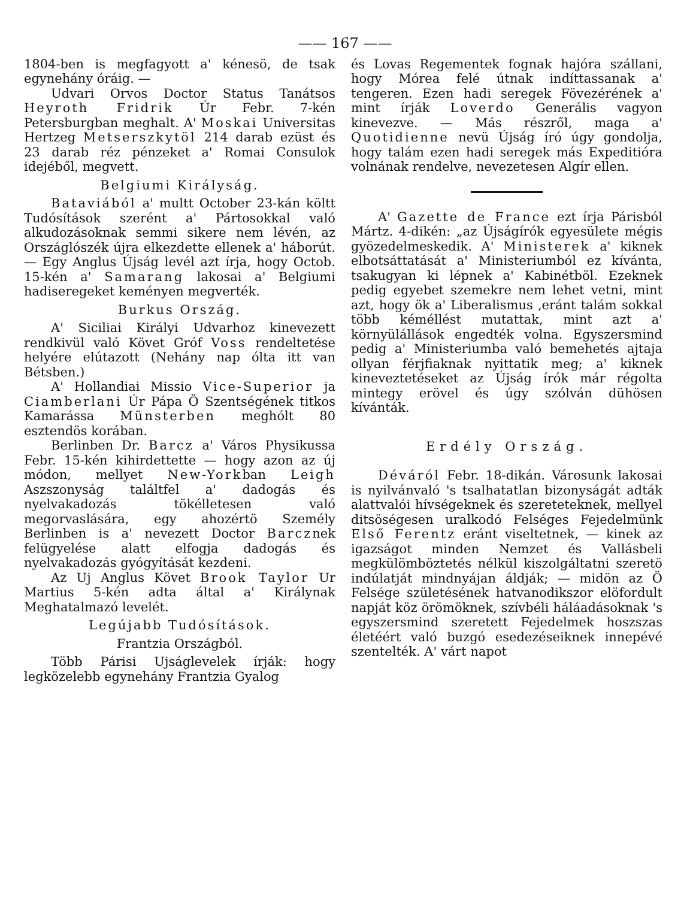—— 167 ——
1804-ben is megfagyott a' kénesö, de tsak egynehány óráig. —
Udvari Orvos Doctor Status Tanátsos Heyroth Fridrik Úr Febr. 7-kén Petersburgban meghalt. A' Moskai Universitas Hertzeg Metserszkytöl 214 darab ezüst és 23 darab réz pénzeket a' Romai Consulok idejéből, megvett.
Belgiumi Királyság.
Bataviából a' multt October 23-kán költt Tudósítások szerént a' Pártosokkal való alkudozásoknak semmi sikere nem lévén, az Országlószék újra elkezdette ellenek a' háborút. — Egy Anglus Újság levél azt írja, hogy Octob. 15-kén a' Samarang lakosai a' Belgiumi hadiseregeket keményen megverték.
Burkus Ország.
A' Siciliai Királyi Udvarhoz kinevezett rendkivül való Követ Gróf Voss rendeltetése helyére elútazott (Nehány nap ólta itt van Bétsben.)
A' Hollandiai Missio Vice-Superior ja Ciamberlani Úr Pápa Ö Szentségének titkos Kamarássa Münsterben meghólt 80 esztendös korában.
Berlinben Dr. Barcz a' Város Physikussa Febr. 15-kén kihirdettette — hogy azon az új módon, mellyet New-Yorkban Leigh Aszszonyság találtfel a' dadogás és nyelvakadozás tökélletesen való megorvaslására, egy ahozértö Személy Berlinben is a' nevezett Doctor Barcznek felügyelése alatt elfogja dadogás és nyelvakadozás gyógyítását kezdeni.
Az Uj Anglus Követ Brook Taylor Ur Martius 5-kén adta által a' Királynak Meghatalmazó levelét.
Legújabb Tudósítások.
Frantzia Országból.
Több Párisi Ujságlevelek írják: hogy legközelebb egynehány Frantzia Gyalog
és Lovas Regementek fognak hajóra szállani, hogy Mórea felé útnak indíttassanak a' tengeren. Ezen hadi seregek Fövezérének a' mint írják Loverdo Generális vagyon kinevezve. — Más részről, maga a' Quotidienne nevü Újság író úgy gondolja, hogy talám ezen hadi seregek más Expeditióra volnának rendelve, nevezetesen Algír ellen.
A' Gazette de France ezt írja Párisból Mártz. 4-dikén: „az Újságírók egyesülete mégis gyözedelmeskedik. A' Ministerek a' kiknek elbotsáttatását a' Ministeriumból ez kívánta, tsakugyan ki lépnek a' Kabinétböl. Ezeknek pedig egyebet szemekre nem lehet vetni, mint azt, hogy ök a' Liberalismus ,eránt talám sokkal több kéméllést mutattak, mint azt a' környülállások engedték volna. Egyszersmind pedig a' Ministeriumba való bemehetés ajtaja ollyan férjfiaknak nyittatik meg; a' kiknek kineveztetéseket az Újság írók már régolta mintegy erövel és úgy szólván dühösen kívánták.
Erdély Ország.
Déváról Febr. 18-dikán. Városunk lakosai is nyilvánvaló 's tsalhatatlan bizonyságát adták alattvalói hívségeknek és szereteteknek, mellyel ditsöségesen uralkodó Felséges Fejedelmünk Első Ferentz eránt viseltetnek, — kinek az igazságot minden Nemzet és Vallásbeli megkülömböztetés nélkül kiszolgáltatni szeretö indúlatját mindnyájan áldják; — midön az Ö Felsége születésének hatvanodikszor elöfordult napját köz örömöknek, szívbéli háláadásoknak 's egyszersmind szeretett Fejedelmek hoszszas életéért való buzgó esedezéseiknek innepévé szentelték. A' várt napot